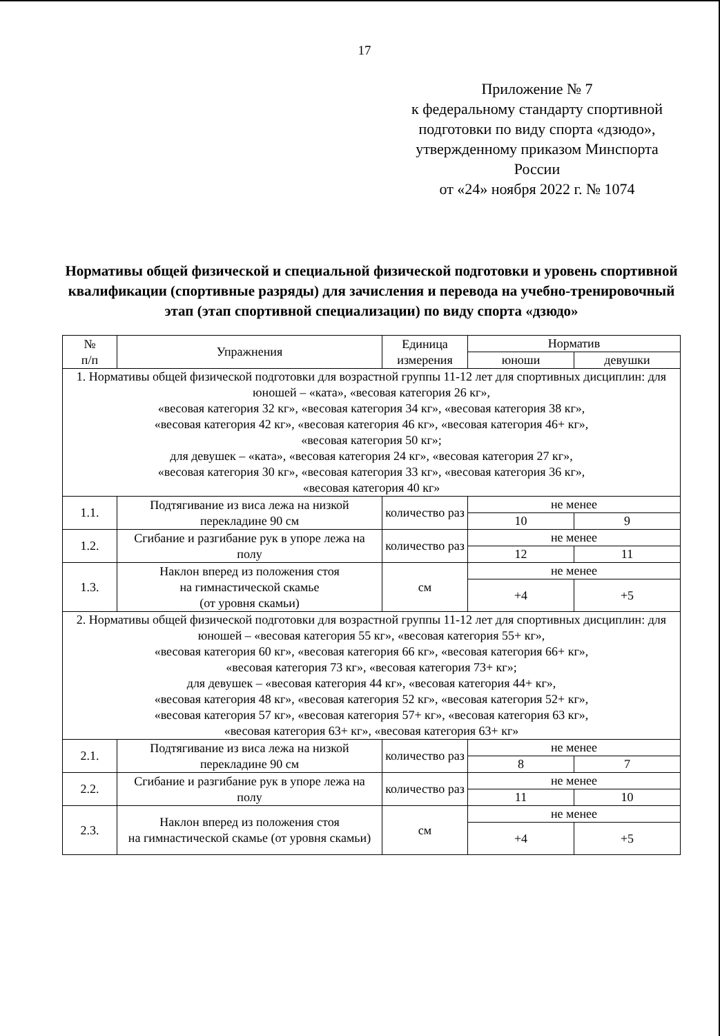17
Приложение № 7
к федеральному стандарту спортивной подготовки по виду спорта «дзюдо», утвержденному приказом Минспорта России
от «24» ноября 2022 г. № 1074
Нормативы общей физической и специальной физической подготовки и уровень спортивной квалификации (спортивные разряды) для зачисления и перевода на учебно-тренировочный этап (этап спортивной специализации) по виду спорта «дзюдо»
| № п/п | Упражнения | Единица измерения | Норматив | |
| --- | --- | --- | --- | --- |
| | | | юноши | девушки |
| 1. Нормативы общей физической подготовки для возрастной группы 11-12 лет для спортивных дисциплин: для юношей – «ката», «весовая категория 26 кг», «весовая категория 32 кг», «весовая категория 34 кг», «весовая категория 38 кг», «весовая категория 42 кг», «весовая категория 46 кг», «весовая категория 46+ кг», «весовая категория 50 кг»; для девушек – «ката», «весовая категория 24 кг», «весовая категория 27 кг», «весовая категория 30 кг», «весовая категория 33 кг», «весовая категория 36 кг», «весовая категория 40 кг» | | | | |
| 1.1. | Подтягивание из виса лежа на низкой перекладине 90 см | количество раз | не менее | |
| | | | 10 | 9 |
| 1.2. | Сгибание и разгибание рук в упоре лежа на полу | количество раз | не менее | |
| | | | 12 | 11 |
| 1.3. | Наклон вперед из положения стоя на гимнастической скамье (от уровня скамьи) | см | не менее | |
| | | | +4 | +5 |
| 2. Нормативы общей физической подготовки для возрастной группы 11-12 лет для спортивных дисциплин: для юношей – «весовая категория 55 кг», «весовая категория 55+ кг», «весовая категория 60 кг», «весовая категория 66 кг», «весовая категория 66+ кг», «весовая категория 73 кг», «весовая категория 73+ кг»; для девушек – «весовая категория 44 кг», «весовая категория 44+ кг», «весовая категория 48 кг», «весовая категория 52 кг», «весовая категория 52+ кг», «весовая категория 57 кг», «весовая категория 57+ кг», «весовая категория 63 кг», «весовая категория 63+ кг», «весовая категория 63+ кг» | | | | |
| 2.1. | Подтягивание из виса лежа на низкой перекладине 90 см | количество раз | не менее | |
| | | | 8 | 7 |
| 2.2. | Сгибание и разгибание рук в упоре лежа на полу | количество раз | не менее | |
| | | | 11 | 10 |
| 2.3. | Наклон вперед из положения стоя на гимнастической скамье (от уровня скамьи) | см | не менее | |
| | | | +4 | +5 |